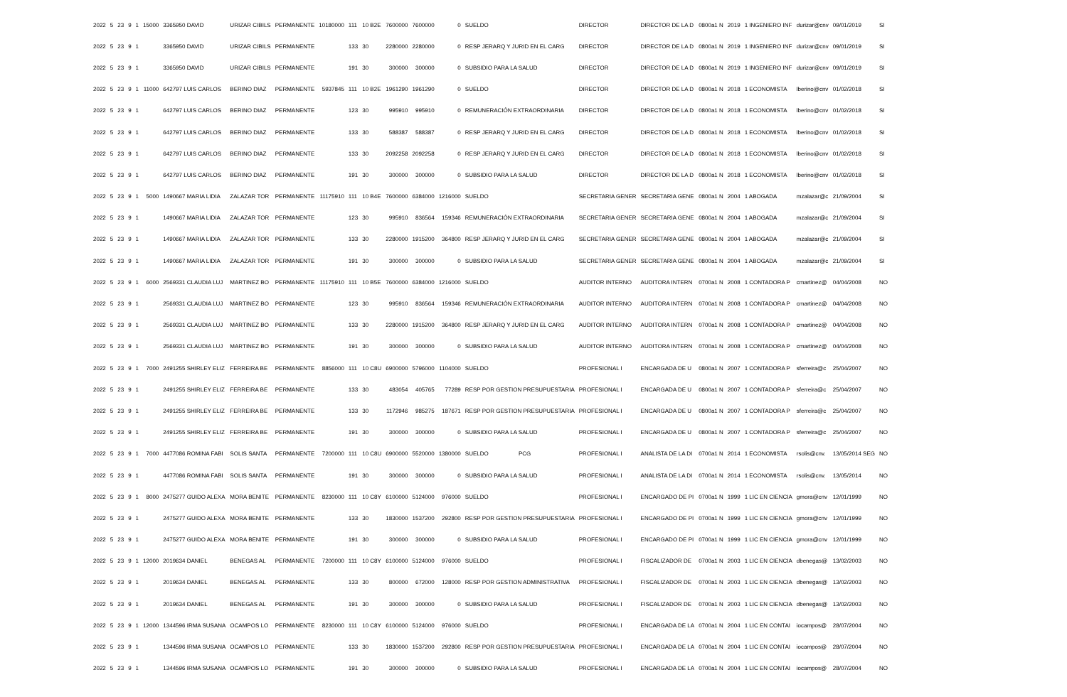| 2022 | 5 | 23 | 9 | 1 | 15000 | 3365950 DAVID | URIZAR CIBILS | PERMANENTE | 10180000 | 111 | 10 B2E | 7600000 | 7600000 | 0 | SUELDO | DIRECTOR | DIRECTOR DE LA D | 0800a1 N | 2019 | 1 INGENIERO INF | durizar@cnv | 09/01/2019 | SI |
| 2022 | 5 | 23 | 9 | 1 | | 3365950 DAVID | URIZAR CIBILS | PERMANENTE | | 133 | 30 | 2280000 | 2280000 | 0 | RESP JERARQ Y JURID EN EL CARG | DIRECTOR | DIRECTOR DE LA D | 0800a1 N | 2019 | 1 INGENIERO INF | durizar@cnv | 09/01/2019 | SI |
| 2022 | 5 | 23 | 9 | 1 | | 3365950 DAVID | URIZAR CIBILS | PERMANENTE | | 191 | 30 | 300000 | 300000 | 0 | SUBSIDIO PARA LA SALUD | DIRECTOR | DIRECTOR DE LA D | 0800a1 N | 2019 | 1 INGENIERO INF | durizar@cnv | 09/01/2019 | SI |
| 2022 | 5 | 23 | 9 | 1 | 11000 | 642797 LUIS CARLOS | BERINO DIAZ | PERMANENTE | 5937845 | 111 | 10 B2E | 1961290 | 1961290 | 0 | SUELDO | DIRECTOR | DIRECTOR DE LA D | 0800a1 N | 2018 | 1 ECONOMISTA | lberino@cnv | 01/02/2018 | SI |
| 2022 | 5 | 23 | 9 | 1 | | 642797 LUIS CARLOS | BERINO DIAZ | PERMANENTE | | 123 | 30 | 995910 | 995910 | 0 | REMUNERACIÓN EXTRAORDINARIA | DIRECTOR | DIRECTOR DE LA D | 0800a1 N | 2018 | 1 ECONOMISTA | lberino@cnv | 01/02/2018 | SI |
| 2022 | 5 | 23 | 9 | 1 | | 642797 LUIS CARLOS | BERINO DIAZ | PERMANENTE | | 133 | 30 | 588387 | 588387 | 0 | RESP JERARQ Y JURID EN EL CARG | DIRECTOR | DIRECTOR DE LA D | 0800a1 N | 2018 | 1 ECONOMISTA | lberino@cnv | 01/02/2018 | SI |
| 2022 | 5 | 23 | 9 | 1 | | 642797 LUIS CARLOS | BERINO DIAZ | PERMANENTE | | 133 | 30 | 2092258 | 2092258 | 0 | RESP JERARQ Y JURID EN EL CARG | DIRECTOR | DIRECTOR DE LA D | 0800a1 N | 2018 | 1 ECONOMISTA | lberino@cnv | 01/02/2018 | SI |
| 2022 | 5 | 23 | 9 | 1 | | 642797 LUIS CARLOS | BERINO DIAZ | PERMANENTE | | 191 | 30 | 300000 | 300000 | 0 | SUBSIDIO PARA LA SALUD | DIRECTOR | DIRECTOR DE LA D | 0800a1 N | 2018 | 1 ECONOMISTA | lberino@cnv | 01/02/2018 | SI |
| 2022 | 5 | 23 | 9 | 1 | 5000 | 1490667 MARIA LIDIA | ZALAZAR TOR | PERMANENTE | 11175910 | 111 | 10 B4E | 7600000 | 6384000 | 1216000 | SUELDO | SECRETARIA GENER | SECRETARIA GENE | 0800a1 N | 2004 | 1 ABOGADA | mzalazar@c | 21/09/2004 | SI |
| 2022 | 5 | 23 | 9 | 1 | | 1490667 MARIA LIDIA | ZALAZAR TOR | PERMANENTE | | 123 | 30 | 995910 | 836564 | 159346 | REMUNERACIÓN EXTRAORDINARIA | SECRETARIA GENER | SECRETARIA GENE | 0800a1 N | 2004 | 1 ABOGADA | mzalazar@c | 21/09/2004 | SI |
| 2022 | 5 | 23 | 9 | 1 | | 1490667 MARIA LIDIA | ZALAZAR TOR | PERMANENTE | | 133 | 30 | 2280000 | 1915200 | 364800 | RESP JERARQ Y JURID EN EL CARG | SECRETARIA GENER | SECRETARIA GENE | 0800a1 N | 2004 | 1 ABOGADA | mzalazar@c | 21/09/2004 | SI |
| 2022 | 5 | 23 | 9 | 1 | | 1490667 MARIA LIDIA | ZALAZAR TOR | PERMANENTE | | 191 | 30 | 300000 | 300000 | 0 | SUBSIDIO PARA LA SALUD | SECRETARIA GENER | SECRETARIA GENE | 0800a1 N | 2004 | 1 ABOGADA | mzalazar@c | 21/09/2004 | SI |
| 2022 | 5 | 23 | 9 | 1 | 6000 | 2569331 CLAUDIA LUJ | MARTINEZ BO | PERMANENTE | 11175910 | 111 | 10 B5E | 7600000 | 6384000 | 1216000 | SUELDO | AUDITOR INTERNO | AUDITORA INTERN | 0700a1 N | 2008 | 1 CONTADORA P | cmartinez@ | 04/04/2008 | NO |
| 2022 | 5 | 23 | 9 | 1 | | 2569331 CLAUDIA LUJ | MARTINEZ BO | PERMANENTE | | 123 | 30 | 995910 | 836564 | 159346 | REMUNERACIÓN EXTRAORDINARIA | AUDITOR INTERNO | AUDITORA INTERN | 0700a1 N | 2008 | 1 CONTADORA P | cmartinez@ | 04/04/2008 | NO |
| 2022 | 5 | 23 | 9 | 1 | | 2569331 CLAUDIA LUJ | MARTINEZ BO | PERMANENTE | | 133 | 30 | 2280000 | 1915200 | 364800 | RESP JERARQ Y JURID EN EL CARG | AUDITOR INTERNO | AUDITORA INTERN | 0700a1 N | 2008 | 1 CONTADORA P | cmartinez@ | 04/04/2008 | NO |
| 2022 | 5 | 23 | 9 | 1 | | 2569331 CLAUDIA LUJ | MARTINEZ BO | PERMANENTE | | 191 | 30 | 300000 | 300000 | 0 | SUBSIDIO PARA LA SALUD | AUDITOR INTERNO | AUDITORA INTERN | 0700a1 N | 2008 | 1 CONTADORA P | cmartinez@ | 04/04/2008 | NO |
| 2022 | 5 | 23 | 9 | 1 | 7000 | 2491255 SHIRLEY ELIZ | FERREIRA BE | PERMANENTE | 8856000 | 111 | 10 C8U | 6900000 | 5796000 | 1104000 | SUELDO | PROFESIONAL I | ENCARGADA DE U | 0800a1 N | 2007 | 1 CONTADORA P | sferreira@c | 25/04/2007 | NO |
| 2022 | 5 | 23 | 9 | 1 | | 2491255 SHIRLEY ELIZ | FERREIRA BE | PERMANENTE | | 133 | 30 | 483054 | 405765 | 77289 | RESP POR GESTION PRESUPUESTARIA | PROFESIONAL I | ENCARGADA DE U | 0800a1 N | 2007 | 1 CONTADORA P | sferreira@c | 25/04/2007 | NO |
| 2022 | 5 | 23 | 9 | 1 | | 2491255 SHIRLEY ELIZ | FERREIRA BE | PERMANENTE | | 133 | 30 | 1172946 | 985275 | 187671 | RESP POR GESTION PRESUPUESTARIA | PROFESIONAL I | ENCARGADA DE U | 0800a1 N | 2007 | 1 CONTADORA P | sferreira@c | 25/04/2007 | NO |
| 2022 | 5 | 23 | 9 | 1 | | 2491255 SHIRLEY ELIZ | FERREIRA BE | PERMANENTE | | 191 | 30 | 300000 | 300000 | 0 | SUBSIDIO PARA LA SALUD | PROFESIONAL I | ENCARGADA DE U | 0800a1 N | 2007 | 1 CONTADORA P | sferreira@c | 25/04/2007 | NO |
| 2022 | 5 | 23 | 9 | 1 | 7000 | 4477086 ROMINA FABI | SOLIS SANTA | PERMANENTE | 7200000 | 111 | 10 C8U | 6900000 | 5520000 | 1380000 | SUELDO PCG | PROFESIONAL I | ANALISTA DE LA DI | 0700a1 N | 2014 | 1 ECONOMISTA | rsolis@cnv. | 13/05/2014 SEG | NO |
| 2022 | 5 | 23 | 9 | 1 | | 4477086 ROMINA FABI | SOLIS SANTA | PERMANENTE | | 191 | 30 | 300000 | 300000 | 0 | SUBSIDIO PARA LA SALUD | PROFESIONAL I | ANALISTA DE LA DI | 0700a1 N | 2014 | 1 ECONOMISTA | rsolis@cnv. | 13/05/2014 | NO |
| 2022 | 5 | 23 | 9 | 1 | 8000 | 2475277 GUIDO ALEXA | MORA BENITE | PERMANENTE | 8230000 | 111 | 10 C8Y | 6100000 | 5124000 | 976000 | SUELDO | PROFESIONAL I | ENCARGADO DE PI | 0700a1 N | 1999 | 1 LIC EN CIENCIA | gmora@cnv | 12/01/1999 | NO |
| 2022 | 5 | 23 | 9 | 1 | | 2475277 GUIDO ALEXA | MORA BENITE | PERMANENTE | | 133 | 30 | 1830000 | 1537200 | 292800 | RESP POR GESTION PRESUPUESTARIA | PROFESIONAL I | ENCARGADO DE PI | 0700a1 N | 1999 | 1 LIC EN CIENCIA | gmora@cnv | 12/01/1999 | NO |
| 2022 | 5 | 23 | 9 | 1 | | 2475277 GUIDO ALEXA | MORA BENITE | PERMANENTE | | 191 | 30 | 300000 | 300000 | 0 | SUBSIDIO PARA LA SALUD | PROFESIONAL I | ENCARGADO DE PI | 0700a1 N | 1999 | 1 LIC EN CIENCIA | gmora@cnv | 12/01/1999 | NO |
| 2022 | 5 | 23 | 9 | 1 | 12000 | 2019634 DANIEL | BENEGAS AL | PERMANENTE | 7200000 | 111 | 10 C8Y | 6100000 | 5124000 | 976000 | SUELDO | PROFESIONAL I | FISCALIZADOR DE | 0700a1 N | 2003 | 1 LIC EN CIENCIA | dbenegas@ | 13/02/2003 | NO |
| 2022 | 5 | 23 | 9 | 1 | | 2019634 DANIEL | BENEGAS AL | PERMANENTE | | 133 | 30 | 800000 | 672000 | 128000 | RESP POR GESTION ADMINISTRATIVA | PROFESIONAL I | FISCALIZADOR DE | 0700a1 N | 2003 | 1 LIC EN CIENCIA | dbenegas@ | 13/02/2003 | NO |
| 2022 | 5 | 23 | 9 | 1 | | 2019634 DANIEL | BENEGAS AL | PERMANENTE | | 191 | 30 | 300000 | 300000 | 0 | SUBSIDIO PARA LA SALUD | PROFESIONAL I | FISCALIZADOR DE | 0700a1 N | 2003 | 1 LIC EN CIENCIA | dbenegas@ | 13/02/2003 | NO |
| 2022 | 5 | 23 | 9 | 1 | 12000 | 1344596 IRMA SUSANA | OCAMPOS LO | PERMANENTE | 8230000 | 111 | 10 C8Y | 6100000 | 5124000 | 976000 | SUELDO | PROFESIONAL I | ENCARGADA DE LA | 0700a1 N | 2004 | 1 LIC EN CONTAI | iocampos@ | 28/07/2004 | NO |
| 2022 | 5 | 23 | 9 | 1 | | 1344596 IRMA SUSANA | OCAMPOS LO | PERMANENTE | | 133 | 30 | 1830000 | 1537200 | 292800 | RESP POR GESTION PRESUPUESTARIA | PROFESIONAL I | ENCARGADA DE LA | 0700a1 N | 2004 | 1 LIC EN CONTAI | iocampos@ | 28/07/2004 | NO |
| 2022 | 5 | 23 | 9 | 1 | | 1344596 IRMA SUSANA | OCAMPOS LO | PERMANENTE | | 191 | 30 | 300000 | 300000 | 0 | SUBSIDIO PARA LA SALUD | PROFESIONAL I | ENCARGADA DE LA | 0700a1 N | 2004 | 1 LIC EN CONTAI | iocampos@ | 28/07/2004 | NO |